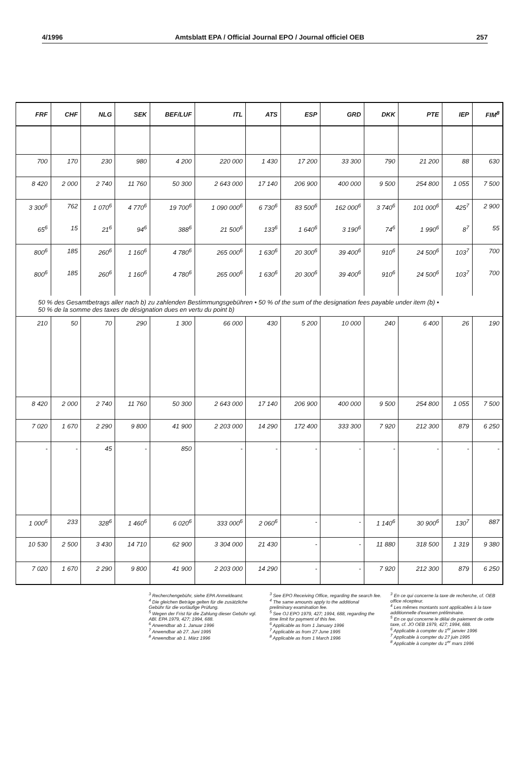4/1996 Amtsblatt EPA / Official Journal EPO / Journal officiel OEB 257
| FRF | CHF | NLG | SEK | BEF/LUF | ITL | ATS | ESP | GRD | DKK | PTE | IEP | FIM<sup>8</sup> |
| --- | --- | --- | --- | --- | --- | --- | --- | --- | --- | --- | --- | --- |
| 700 | 170 | 230 | 980 | 4 200 | 220 000 | 1 430 | 17 200 | 33 300 | 790 | 21 200 | 88 | 630 |
| 8 420 | 2 000 | 2 740 | 11 760 | 50 300 | 2 643 000 | 17 140 | 206 900 | 400 000 | 9 500 | 254 800 | 1 055 | 7 500 |
| 3 300<sup>6</sup> | 762 | 1 070<sup>6</sup> | 4 770<sup>6</sup> | 19 700<sup>6</sup> | 1 090 000<sup>6</sup> | 6 730<sup>6</sup> | 83 500<sup>6</sup> | 162 000<sup>6</sup> | 3 740<sup>6</sup> | 101 000<sup>6</sup> | 425<sup>7</sup> | 2 900 |
| 65<sup>6</sup> | 15 | 21<sup>6</sup> | 94<sup>6</sup> | 388<sup>6</sup> | 21 500<sup>6</sup> | 133<sup>6</sup> | 1 640<sup>6</sup> | 3 190<sup>6</sup> | 74<sup>6</sup> | 1 990<sup>6</sup> | 8<sup>7</sup> | 55 |
| 800<sup>6</sup> | 185 | 260<sup>6</sup> | 1 160<sup>6</sup> | 4 780<sup>6</sup> | 265 000<sup>6</sup> | 1 630<sup>6</sup> | 20 300<sup>6</sup> | 39 400<sup>6</sup> | 910<sup>6</sup> | 24 500<sup>6</sup> | 103<sup>7</sup> | 700 |
| 800<sup>6</sup> | 185 | 260<sup>6</sup> | 1 160<sup>6</sup> | 4 780<sup>6</sup> | 265 000<sup>6</sup> | 1 630<sup>6</sup> | 20 300<sup>6</sup> | 39 400<sup>6</sup> | 910<sup>6</sup> | 24 500<sup>6</sup> | 103<sup>7</sup> | 700 |
| 50 % des Gesamtbetrags aller nach b) zu zahlenden Bestimmungsgebühren • 50 % of the sum of the designation fees payable under item (b) • 50 % de la somme des taxes de désignation dues en vertu du point b) | | | | | | | | | | | | |
| 210 | 50 | 70 | 290 | 1 300 | 66 000 | 430 | 5 200 | 10 000 | 240 | 6 400 | 26 | 190 |
| 8 420 | 2 000 | 2 740 | 11 760 | 50 300 | 2 643 000 | 17 140 | 206 900 | 400 000 | 9 500 | 254 800 | 1 055 | 7 500 |
| 7 020 | 1 670 | 2 290 | 9 800 | 41 900 | 2 203 000 | 14 290 | 172 400 | 333 300 | 7 920 | 212 300 | 879 | 6 250 |
| - | - | 45 | - | 850 | - | - | - | - | - | - | - | - |
| 1 000<sup>6</sup> | 233 | 328<sup>6</sup> | 1 460<sup>6</sup> | 6 020<sup>6</sup> | 333 000<sup>6</sup> | 2 060<sup>6</sup> | - | - | 1 140<sup>6</sup> | 30 900<sup>6</sup> | 130<sup>7</sup> | 887 |
| 10 530 | 2 500 | 3 430 | 14 710 | 62 900 | 3 304 000 | 21 430 | - | - | 11 880 | 318 500 | 1 319 | 9 380 |
| 7 020 | 1 670 | 2 290 | 9 800 | 41 900 | 2 203 000 | 14 290 | - | - | 7 920 | 212 300 | 879 | 6 250 |
<sup>3</sup> Recherchengebühr, siehe EPA Anmeldeamt.
<sup>4</sup> Die gleichen Beträge gelten für die zusätzliche Gebühr für die vorläufige Prüfung.
<sup>5</sup> Wegen der Frist für die Zahlung dieser Gebühr vgl. ABl. EPA 1979, 427; 1994, 688.
<sup>6</sup> Anwendbar ab 1. Januar 1996
<sup>7</sup> Anwendbar ab 27. Juni 1995
<sup>8</sup> Anwendbar ab 1. März 1996
<sup>3</sup> See EPO Receiving Office, regarding the search fee.
<sup>4</sup> The same amounts apply to the additional preliminary examination fee.
<sup>5</sup> See OJ EPO 1979, 427; 1994, 688, regarding the time limit for payment of this fee.
<sup>6</sup> Applicable as from 1 January 1996
<sup>7</sup> Applicable as from 27 June 1995
<sup>8</sup> Applicable as from 1 March 1996
<sup>3</sup> En ce qui concerne la taxe de recherche, cf. OEB office récepteur.
<sup>4</sup> Les mêmes montants sont applicables à la taxe additionnelle d'examen préliminaire.
<sup>5</sup> En ce qui concerne le délai de paiement de cette taxe, cf. JO OEB 1979, 427; 1994, 688.
<sup>6</sup> Applicable à compter du 1<sup>er</sup> janvier 1996
<sup>7</sup> Applicable à compter du 27 juin 1995
<sup>8</sup> Applicable à compter du 1<sup>er</sup> mars 1996